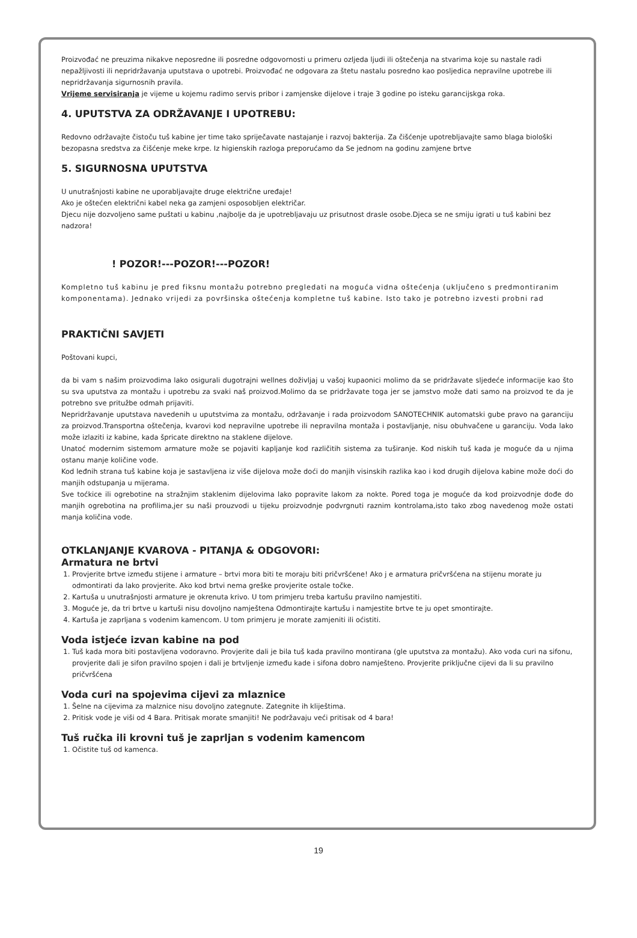Proizvođać ne preuzima nikakve neposredne ili posredne odgovornosti u primeru ozljeda ljudi ili oštečenja na stvarima koje su nastale radi nepažljivosti ili nepridržavanja uputstava o upotrebi. Proizvođać ne odgovara za štetu nastalu posredno kao posljedica nepravilne upotrebe ili nepridržavanja sigurnosnih pravila.
Vrijeme servisiranja je vijeme u kojemu radimo servis pribor i zamjenske dijelove i traje 3 godine po isteku garancijskga roka.
4. UPUTSTVA ZA ODRŽAVANJE I UPOTREBU:
Redovno održavajte čistoču tuš kabine jer time tako spriječavate nastajanje i razvoj bakterija. Za čišćenje upotrebljavajte samo blaga biološki bezopasna sredstva za čišćenje meke krpe. Iz higienskih razloga preporućamo da Se jednom na godinu zamjene brtve
5. SIGURNOSNA UPUTSTVA
U unutrašnjosti kabine ne uporabljavajte druge električne uređaje!
Ako je oštećen električni kabel neka ga zamjeni osposobljen električar.
Djecu nije dozvoljeno same puštati u kabinu ,najbolje da je upotrebljavaju uz prisutnost drasle osobe.Djeca se ne smiju igrati u tuš kabini bez nadzora!
! POZOR!---POZOR!---POZOR!
Kompletno tuš kabinu je pred fiksnu montažu potrebno pregledati na moguća vidna oštećenja (uključeno s predmontiranim komponentama). Jednako vrijedi za površinska oštećenja kompletne tuš kabine. Isto tako je potrebno izvesti probni rad
PRAKTIČNI SAVJETI
Poštovani kupci,
da bi vam s našim proizvodima lako osigurali dugotrajni wellnes doživljaj u vašoj kupaonici molimo da se pridržavate sljedeće informacije kao što su sva uputstva za montažu i upotrebu za svaki naš proizvod.Molimo da se pridržavate toga jer se jamstvo može dati samo na proizvod te da je potrebno sve pritužbe odmah prijaviti.
Nepridržavanje uputstava navedenih u uputstvima za montažu, održavanje i rada proizvodom SANOTECHNIK automatski gube pravo na garanciju za proizvod.Transportna oštečenja, kvarovi kod nepravilne upotrebe ili nepravilna montaža i postavljanje, nisu obuhvačene u garanciju. Voda lako može izlaziti iz kabine, kada špricate direktno na staklene dijelove.
Unatoć modernim sistemom armature može se pojaviti kapljanje kod različitih sistema za tuširanje. Kod niskih tuš kada je moguće da u njima ostanu manje količine vode.
Kod leđnih strana tuš kabine koja je sastavljena iz više dijelova može doći do manjih visinskih razlika kao i kod drugih dijelova kabine može doći do manjih odstupanja u mijerama.
Sve toćkice ili ogrebotine na stražnjim staklenim dijelovima lako popravite lakom za nokte. Pored toga je moguće da kod proizvodnje dođe do manjih ogrebotina na profilima,jer su naši prouzvodi u tijeku proizvodnje podvrgnuti raznim kontrolama,isto tako zbog navedenog može ostati manja količina vode.
OTKLANJANJE KVAROVA - PITANJA & ODGOVORI:
Armatura ne brtvi
1. Provjerite brtve između stijene i armature – brtvi mora biti te moraju biti pričvršćene! Ako j e armatura pričvršćena na stijenu morate ju odmontirati da lako provjerite. Ako kod brtvi nema greške provjerite ostale točke.
2. Kartuša u unutrašnjosti armature je okrenuta krivo. U tom primjeru treba kartušu pravilno namjestiti.
3. Moguće je, da tri brtve u kartuši nisu dovoljno namještena Odmontirajte kartušu i namjestite brtve te ju opet smontirajte.
4. Kartuša je zaprljana s vodenim kamencom. U tom primjeru je morate zamjeniti ili oćistiti.
Voda istjeće izvan kabine na pod
1. Tuš kada mora biti postavljena vodoravno. Provjerite dali je bila tuš kada pravilno montirana (gle uputstva za montažu). Ako voda curi na sifonu, provjerite dali je sifon pravilno spojen i dali je brtvljenje između kade i sifona dobro namješteno. Provjerite priključne cijevi da li su pravilno pričvršćena
Voda curi na spojevima cijevi za mlaznice
1. Šelne na cijevima za malznice nisu dovoljno zategnute. Zategnite ih kliještima.
2. Pritisk vode je viši od 4 Bara. Pritisak morate smanjiti! Ne podržavaju veći pritisak od 4 bara!
Tuš ručka ili krovni tuš je zaprljan s vodenim kamencom
1. Očistite tuš od kamenca.
19